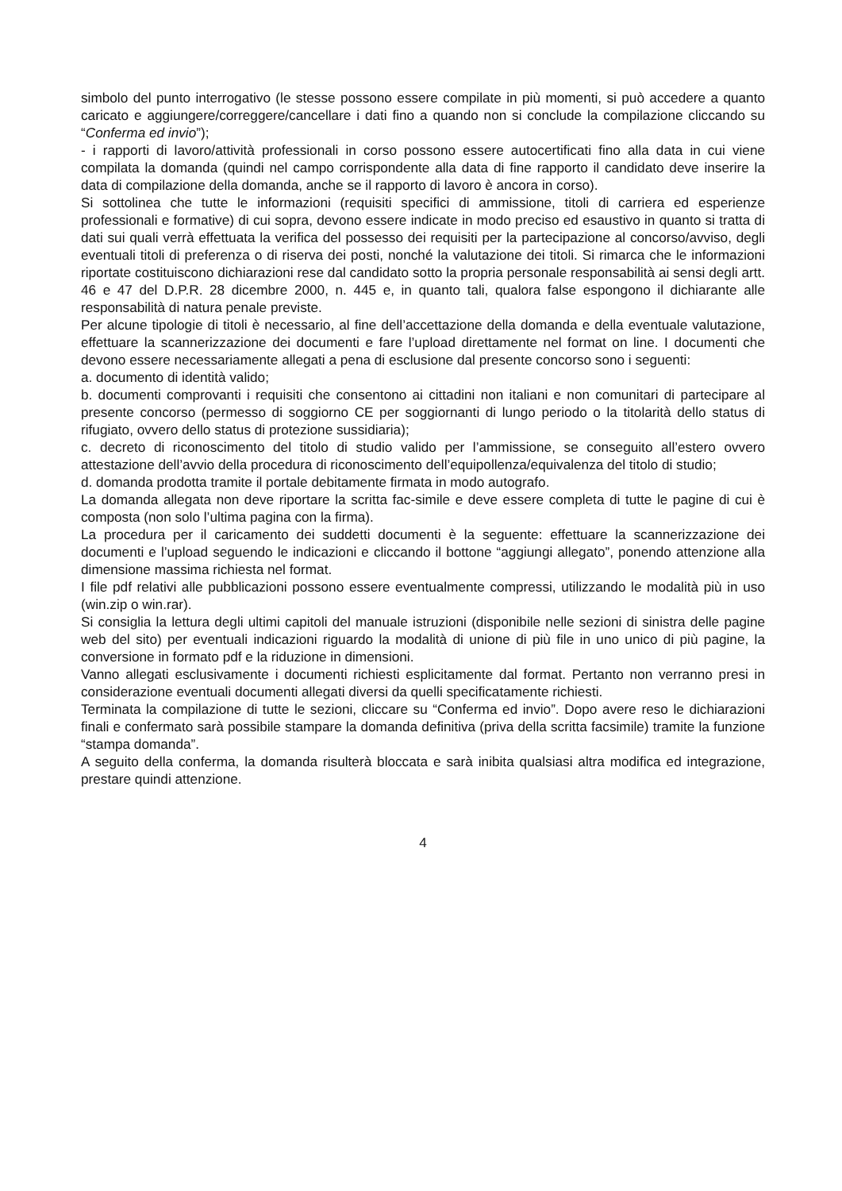simbolo del punto interrogativo (le stesse possono essere compilate in più momenti, si può accedere a quanto caricato e aggiungere/correggere/cancellare i dati fino a quando non si conclude la compilazione cliccando su “Conferma ed invio”);
- i rapporti di lavoro/attività professionali in corso possono essere autocertificati fino alla data in cui viene compilata la domanda (quindi nel campo corrispondente alla data di fine rapporto il candidato deve inserire la data di compilazione della domanda, anche se il rapporto di lavoro è ancora in corso).
Si sottolinea che tutte le informazioni (requisiti specifici di ammissione, titoli di carriera ed esperienze professionali e formative) di cui sopra, devono essere indicate in modo preciso ed esaustivo in quanto si tratta di dati sui quali verrà effettuata la verifica del possesso dei requisiti per la partecipazione al concorso/avviso, degli eventuali titoli di preferenza o di riserva dei posti, nonché la valutazione dei titoli. Si rimarca che le informazioni riportate costituiscono dichiarazioni rese dal candidato sotto la propria personale responsabilità ai sensi degli artt. 46 e 47 del D.P.R. 28 dicembre 2000, n. 445 e, in quanto tali, qualora false espongono il dichiarante alle responsabilità di natura penale previste.
Per alcune tipologie di titoli è necessario, al fine dell’accettazione della domanda e della eventuale valutazione, effettuare la scannerizzazione dei documenti e fare l’upload direttamente nel format on line. I documenti che devono essere necessariamente allegati a pena di esclusione dal presente concorso sono i seguenti:
a. documento di identità valido;
b. documenti comprovanti i requisiti che consentono ai cittadini non italiani e non comunitari di partecipare al presente concorso (permesso di soggiorno CE per soggiornanti di lungo periodo o la titolarità dello status di rifugiato, ovvero dello status di protezione sussidiaria);
c. decreto di riconoscimento del titolo di studio valido per l’ammissione, se conseguito all’estero ovvero attestazione dell’avvio della procedura di riconoscimento dell’equipollenza/equivalenza del titolo di studio;
d. domanda prodotta tramite il portale debitamente firmata in modo autografo.
La domanda allegata non deve riportare la scritta fac-simile e deve essere completa di tutte le pagine di cui è composta (non solo l’ultima pagina con la firma).
La procedura per il caricamento dei suddetti documenti è la seguente: effettuare la scannerizzazione dei documenti e l’upload seguendo le indicazioni e cliccando il bottone “aggiungi allegato”, ponendo attenzione alla dimensione massima richiesta nel format.
I file pdf relativi alle pubblicazioni possono essere eventualmente compressi, utilizzando le modalità più in uso (win.zip o win.rar).
Si consiglia la lettura degli ultimi capitoli del manuale istruzioni (disponibile nelle sezioni di sinistra delle pagine web del sito) per eventuali indicazioni riguardo la modalità di unione di più file in uno unico di più pagine, la conversione in formato pdf e la riduzione in dimensioni.
Vanno allegati esclusivamente i documenti richiesti esplicitamente dal format. Pertanto non verranno presi in considerazione eventuali documenti allegati diversi da quelli specificatamente richiesti.
Terminata la compilazione di tutte le sezioni, cliccare su “Conferma ed invio”. Dopo avere reso le dichiarazioni finali e confermato sarà possibile stampare la domanda definitiva (priva della scritta facsimile) tramite la funzione “stampa domanda”.
A seguito della conferma, la domanda risulterà bloccata e sarà inibita qualsiasi altra modifica ed integrazione, prestare quindi attenzione.
4